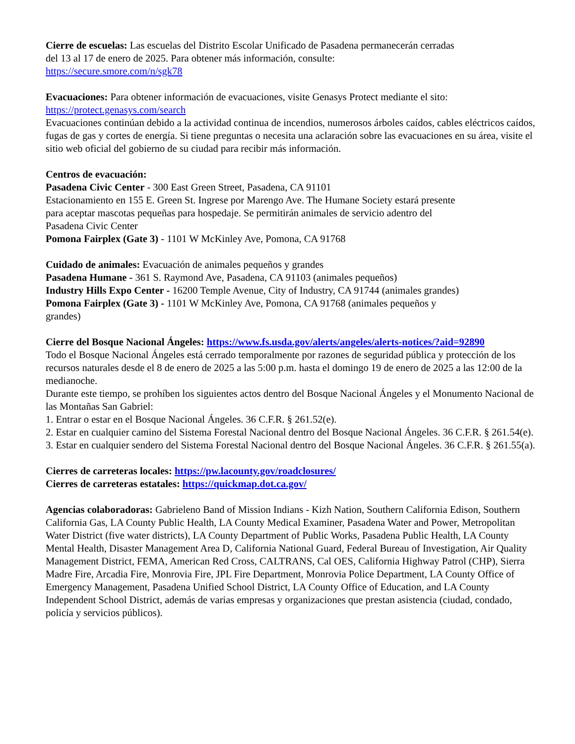Cierre de escuelas: Las escuelas del Distrito Escolar Unificado de Pasadena permanecerán cerradas
del 13 al 17 de enero de 2025. Para obtener más información, consulte:
https://secure.smore.com/n/sgk78
Evacuaciones: Para obtener información de evacuaciones, visite Genasys Protect mediante el sito:
https://protect.genasys.com/search
Evacuaciones continúan debido a la actividad continua de incendios, numerosos árboles caídos, cables eléctricos caídos, fugas de gas y cortes de energía. Si tiene preguntas o necesita una aclaración sobre las evacuaciones en su área, visite el sitio web oficial del gobierno de su ciudad para recibir más información.
Centros de evacuación:
Pasadena Civic Center - 300 East Green Street, Pasadena, CA 91101
Estacionamiento en 155 E. Green St. Ingrese por Marengo Ave. The Humane Society estará presente
para aceptar mascotas pequeñas para hospedaje. Se permitirán animales de servicio adentro del
Pasadena Civic Center
Pomona Fairplex (Gate 3) - 1101 W McKinley Ave, Pomona, CA 91768
Cuidado de animales: Evacuación de animales pequeños y grandes
Pasadena Humane - 361 S. Raymond Ave, Pasadena, CA 91103 (animales pequeños)
Industry Hills Expo Center - 16200 Temple Avenue, City of Industry, CA 91744 (animales grandes)
Pomona Fairplex (Gate 3) - 1101 W McKinley Ave, Pomona, CA 91768 (animales pequeños y
grandes)
Cierre del Bosque Nacional Ángeles: https://www.fs.usda.gov/alerts/angeles/alerts-notices/?aid=92890
Todo el Bosque Nacional Ángeles está cerrado temporalmente por razones de seguridad pública y protección de los recursos naturales desde el 8 de enero de 2025 a las 5:00 p.m. hasta el domingo 19 de enero de 2025 a las 12:00 de la medianoche.
Durante este tiempo, se prohíben los siguientes actos dentro del Bosque Nacional Ángeles y el Monumento Nacional de las Montañas San Gabriel:
1. Entrar o estar en el Bosque Nacional Ángeles. 36 C.F.R. § 261.52(e).
2. Estar en cualquier camino del Sistema Forestal Nacional dentro del Bosque Nacional Ángeles. 36 C.F.R. § 261.54(e).
3. Estar en cualquier sendero del Sistema Forestal Nacional dentro del Bosque Nacional Ángeles. 36 C.F.R. § 261.55(a).
Cierres de carreteras locales: https://pw.lacounty.gov/roadclosures/
Cierres de carreteras estatales: https://quickmap.dot.ca.gov/
Agencias colaboradoras: Gabrieleno Band of Mission Indians - Kizh Nation, Southern California Edison, Southern California Gas, LA County Public Health, LA County Medical Examiner, Pasadena Water and Power, Metropolitan Water District (five water districts), LA County Department of Public Works, Pasadena Public Health, LA County Mental Health, Disaster Management Area D, California National Guard, Federal Bureau of Investigation, Air Quality Management District, FEMA, American Red Cross, CALTRANS, Cal OES, California Highway Patrol (CHP), Sierra Madre Fire, Arcadia Fire, Monrovia Fire, JPL Fire Department, Monrovia Police Department, LA County Office of Emergency Management, Pasadena Unified School District, LA County Office of Education, and LA County Independent School District, además de varias empresas y organizaciones que prestan asistencia (ciudad, condado, policía y servicios públicos).